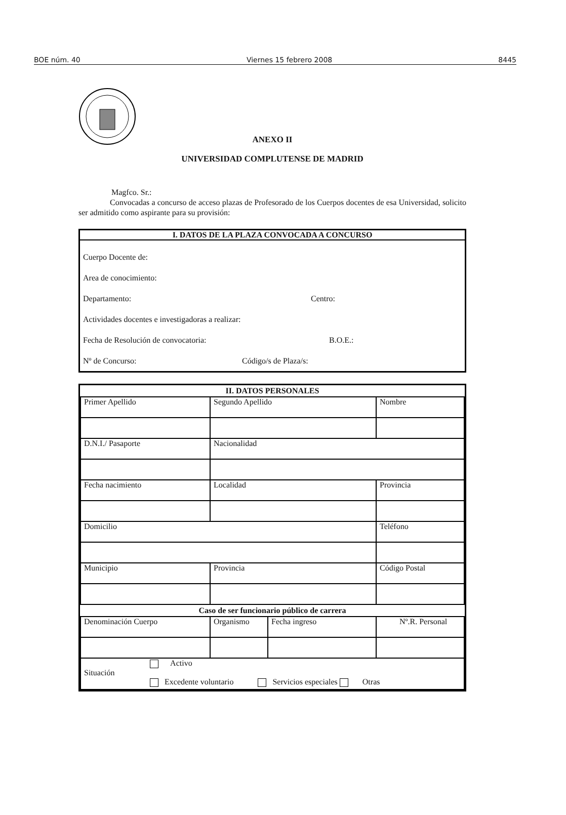BOE núm. 40 Viernes 15 febrero 2008 8445
ANEXO II
UNIVERSIDAD COMPLUTENSE DE MADRID
Magfco. Sr.:
Convocadas a concurso de acceso plazas de Profesorado de los Cuerpos docentes de esa Universidad, solicito ser admitido como aspirante para su provisión:
I. DATOS DE LA PLAZA CONVOCADA A CONCURSO
Cuerpo Docente de:
Area de conocimiento:
Departamento: Centro:
Actividades docentes e investigadoras a realizar:
Fecha de Resolución de convocatoria: B.O.E.:
Nº de Concurso: Código/s de Plaza/s:
| II. DATOS PERSONALES | | | |
| --- | --- | --- | --- |
| Primer Apellido | Segundo Apellido | | Nombre |
| D.N.I./ Pasaporte | Nacionalidad | | |
| Fecha nacimiento | Localidad | | Provincia |
| Domicilio | | | Teléfono |
| Municipio | Provincia | | Código Postal |
| Caso de ser funcionario público de carrera | | | |
| Denominación Cuerpo | Organismo | Fecha ingreso | Nº.R. Personal |
| Activo Situación Excedente voluntario Servicios especiales Otras | | | |